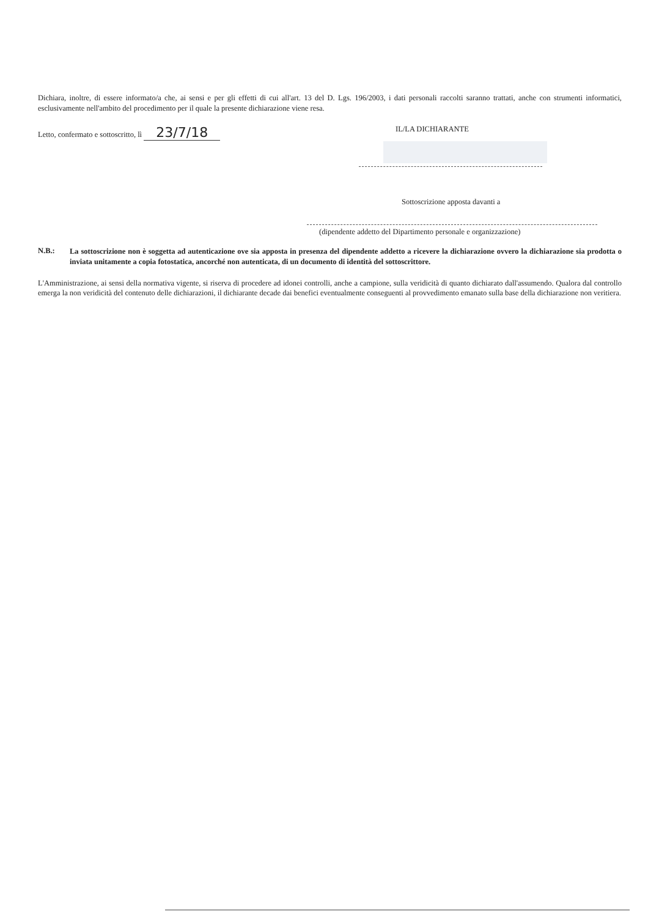Dichiara, inoltre, di essere informato/a che, ai sensi e per gli effetti di cui all'art. 13 del D. Lgs. 196/2003, i dati personali raccolti saranno trattati, anche con strumenti informatici, esclusivamente nell'ambito del procedimento per il quale la presente dichiarazione viene resa.
Letto, confermato e sottoscritto, lì 23/7/18
IL/LA DICHIARANTE
Sottoscrizione apposta davanti a
(dipendente addetto del Dipartimento personale e organizzazione)
N.B.:
La sottoscrizione non è soggetta ad autenticazione ove sia apposta in presenza del dipendente addetto a ricevere la dichiarazione ovvero la dichiarazione sia prodotta o inviata unitamente a copia fotostatica, ancorché non autenticata, di un documento di identità del sottoscrittore.
L'Amministrazione, ai sensi della normativa vigente, si riserva di procedere ad idonei controlli, anche a campione, sulla veridicità di quanto dichiarato dall'assumendo. Qualora dal controllo emerga la non veridicità del contenuto delle dichiarazioni, il dichiarante decade dai benefici eventualmente conseguenti al provvedimento emanato sulla base della dichiarazione non veritiera.